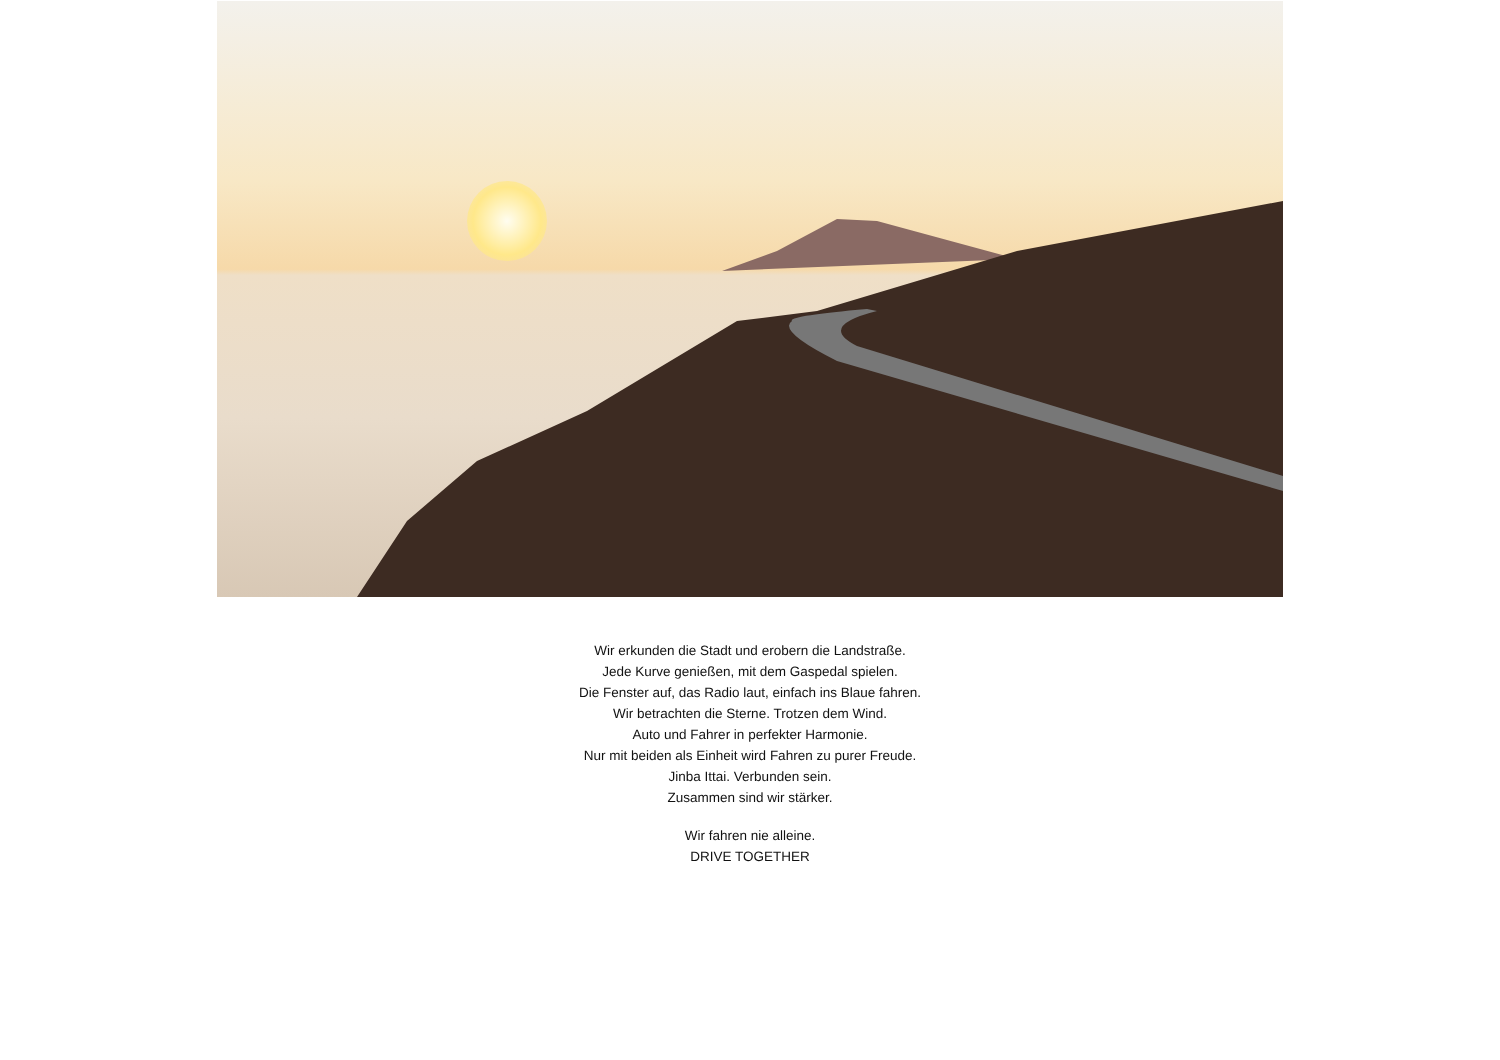Wir erkunden die Stadt und erobern die Landstraße.
Jede Kurve genießen, mit dem Gaspedal spielen.
Die Fenster auf, das Radio laut, einfach ins Blaue fahren.
Wir betrachten die Sterne. Trotzen dem Wind.
Auto und Fahrer in perfekter Harmonie.
Nur mit beiden als Einheit wird Fahren zu purer Freude.
Jinba Ittai. Verbunden sein.
Zusammen sind wir stärker.
Wir fahren nie alleine.
DRIVE TOGETHER